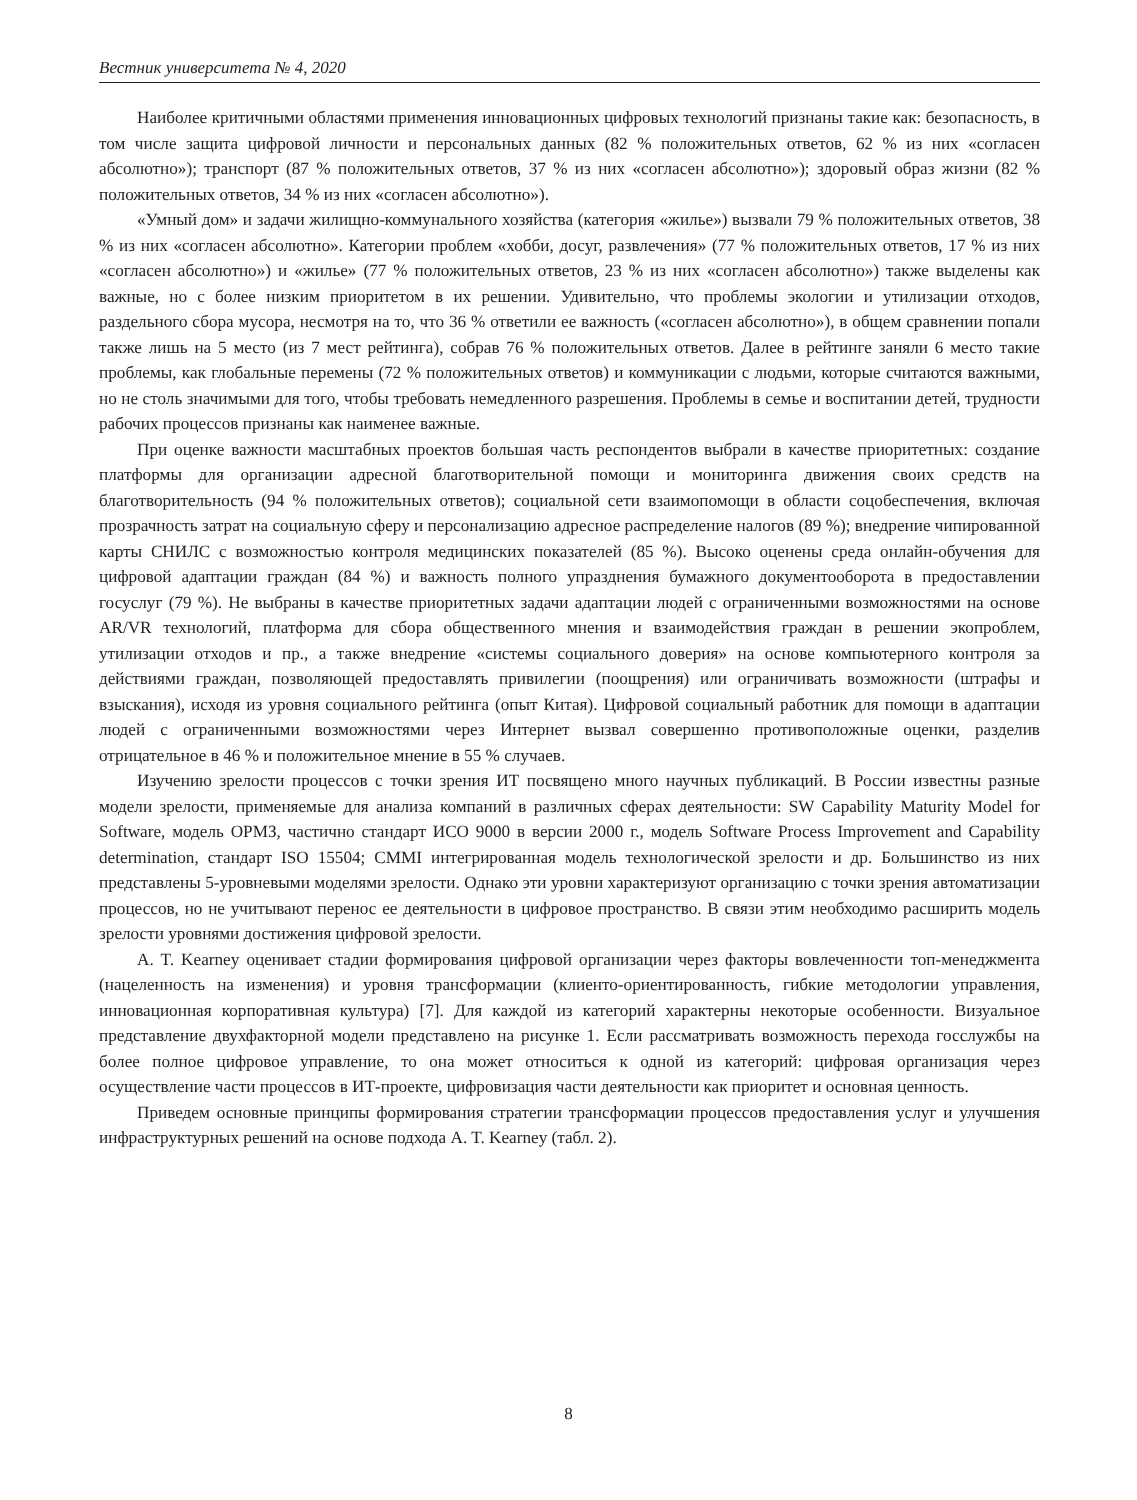Вестник университета № 4, 2020
Наиболее критичными областями применения инновационных цифровых технологий признаны такие как: безопасность, в том числе защита цифровой личности и персональных данных (82 % положительных ответов, 62 % из них «согласен абсолютно»); транспорт (87 % положительных ответов, 37 % из них «согласен абсолютно»); здоровый образ жизни (82 % положительных ответов, 34 % из них «согласен абсолютно»).
«Умный дом» и задачи жилищно-коммунального хозяйства (категория «жилье») вызвали 79 % положительных ответов, 38 % из них «согласен абсолютно». Категории проблем «хобби, досуг, развлечения» (77 % положительных ответов, 17 % из них «согласен абсолютно») и «жилье» (77 % положительных ответов, 23 % из них «согласен абсолютно») также выделены как важные, но с более низким приоритетом в их решении. Удивительно, что проблемы экологии и утилизации отходов, раздельного сбора мусора, несмотря на то, что 36 % ответили ее важность («согласен абсолютно»), в общем сравнении попали также лишь на 5 место (из 7 мест рейтинга), собрав 76 % положительных ответов. Далее в рейтинге заняли 6 место такие проблемы, как глобальные перемены (72 % положительных ответов) и коммуникации с людьми, которые считаются важными, но не столь значимыми для того, чтобы требовать немедленного разрешения. Проблемы в семье и воспитании детей, трудности рабочих процессов признаны как наименее важные.
При оценке важности масштабных проектов большая часть респондентов выбрали в качестве приоритетных: создание платформы для организации адресной благотворительной помощи и мониторинга движения своих средств на благотворительность (94 % положительных ответов); социальной сети взаимопомощи в области соцобеспечения, включая прозрачность затрат на социальную сферу и персонализацию адресное распределение налогов (89 %); внедрение чипированной карты СНИЛС с возможностью контроля медицинских показателей (85 %). Высоко оценены среда онлайн-обучения для цифровой адаптации граждан (84 %) и важность полного упразднения бумажного документооборота в предоставлении госуслуг (79 %). Не выбраны в качестве приоритетных задачи адаптации людей с ограниченными возможностями на основе AR/VR технологий, платформа для сбора общественного мнения и взаимодействия граждан в решении экопроблем, утилизации отходов и пр., а также внедрение «системы социального доверия» на основе компьютерного контроля за действиями граждан, позволяющей предоставлять привилегии (поощрения) или ограничивать возможности (штрафы и взыскания), исходя из уровня социального рейтинга (опыт Китая). Цифровой социальный работник для помощи в адаптации людей с ограниченными возможностями через Интернет вызвал совершенно противоположные оценки, разделив отрицательное в 46 % и положительное мнение в 55 % случаев.
Изучению зрелости процессов с точки зрения ИТ посвящено много научных публикаций. В России известны разные модели зрелости, применяемые для анализа компаний в различных сферах деятельности: SW Capability Maturity Model for Software, модель ОРМЗ, частично стандарт ИСО 9000 в версии 2000 г., модель Software Process Improvement and Capability determination, стандарт ISO 15504; CMMI интегрированная модель технологической зрелости и др. Большинство из них представлены 5-уровневыми моделями зрелости. Однако эти уровни характеризуют организацию с точки зрения автоматизации процессов, но не учитывают перенос ее деятельности в цифровое пространство. В связи этим необходимо расширить модель зрелости уровнями достижения цифровой зрелости.
A. T. Kearney оценивает стадии формирования цифровой организации через факторы вовлеченности топ-менеджмента (нацеленность на изменения) и уровня трансформации (клиенто-ориентированность, гибкие методологии управления, инновационная корпоративная культура) [7]. Для каждой из категорий характерны некоторые особенности. Визуальное представление двухфакторной модели представлено на рисунке 1. Если рассматривать возможность перехода госслужбы на более полное цифровое управление, то она может относиться к одной из категорий: цифровая организация через осуществление части процессов в ИТ-проекте, цифровизация части деятельности как приоритет и основная ценность.
Приведем основные принципы формирования стратегии трансформации процессов предоставления услуг и улучшения инфраструктурных решений на основе подхода A. T. Kearney (табл. 2).
8